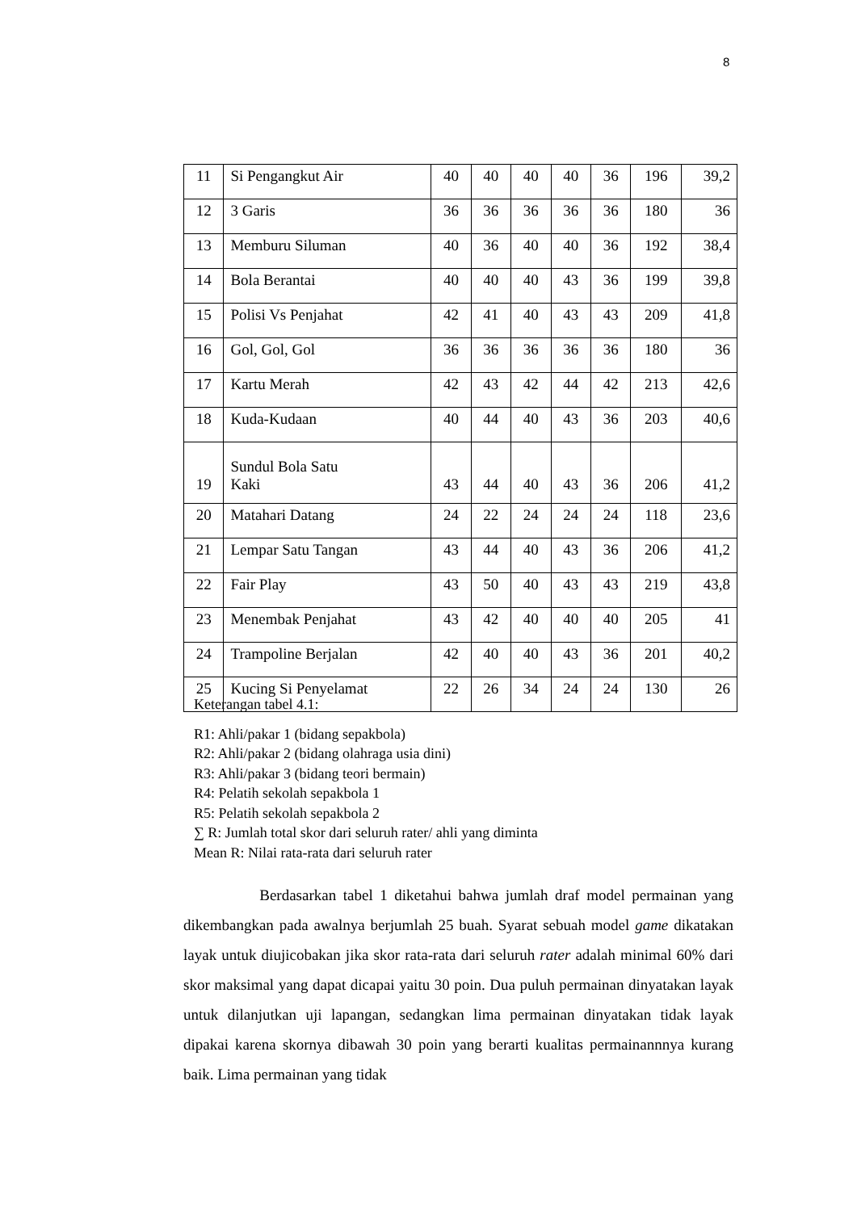8
| 11 | Si Pengangkut Air | 40 | 40 | 40 | 40 | 36 | 196 | 39,2 |
| 12 | 3 Garis | 36 | 36 | 36 | 36 | 36 | 180 | 36 |
| 13 | Memburu Siluman | 40 | 36 | 40 | 40 | 36 | 192 | 38,4 |
| 14 | Bola Berantai | 40 | 40 | 40 | 43 | 36 | 199 | 39,8 |
| 15 | Polisi Vs Penjahat | 42 | 41 | 40 | 43 | 43 | 209 | 41,8 |
| 16 | Gol, Gol, Gol | 36 | 36 | 36 | 36 | 36 | 180 | 36 |
| 17 | Kartu Merah | 42 | 43 | 42 | 44 | 42 | 213 | 42,6 |
| 18 | Kuda-Kudaan | 40 | 44 | 40 | 43 | 36 | 203 | 40,6 |
| 19 | Sundul Bola Satu Kaki | 43 | 44 | 40 | 43 | 36 | 206 | 41,2 |
| 20 | Matahari Datang | 24 | 22 | 24 | 24 | 24 | 118 | 23,6 |
| 21 | Lempar Satu Tangan | 43 | 44 | 40 | 43 | 36 | 206 | 41,2 |
| 22 | Fair Play | 43 | 50 | 40 | 43 | 43 | 219 | 43,8 |
| 23 | Menembak Penjahat | 43 | 42 | 40 | 40 | 40 | 205 | 41 |
| 24 | Trampoline Berjalan | 42 | 40 | 40 | 43 | 36 | 201 | 40,2 |
| 25 | Kucing Si Penyelamat | 22 | 26 | 34 | 24 | 24 | 130 | 26 |
Keterangan tabel 4.1:
R1: Ahli/pakar 1 (bidang sepakbola)
R2: Ahli/pakar 2 (bidang olahraga usia dini)
R3: Ahli/pakar 3 (bidang teori bermain)
R4: Pelatih sekolah sepakbola 1
R5: Pelatih sekolah sepakbola 2
∑ R: Jumlah total skor dari seluruh rater/ ahli yang diminta
Mean R: Nilai rata-rata dari seluruh rater
Berdasarkan tabel 1 diketahui bahwa jumlah draf model permainan yang dikembangkan pada awalnya berjumlah 25 buah. Syarat sebuah model game dikatakan layak untuk diujicobakan jika skor rata-rata dari seluruh rater adalah minimal 60% dari skor maksimal yang dapat dicapai yaitu 30 poin. Dua puluh permainan dinyatakan layak untuk dilanjutkan uji lapangan, sedangkan lima permainan dinyatakan tidak layak dipakai karena skornya dibawah 30 poin yang berarti kualitas permainannnya kurang baik. Lima permainan yang tidak